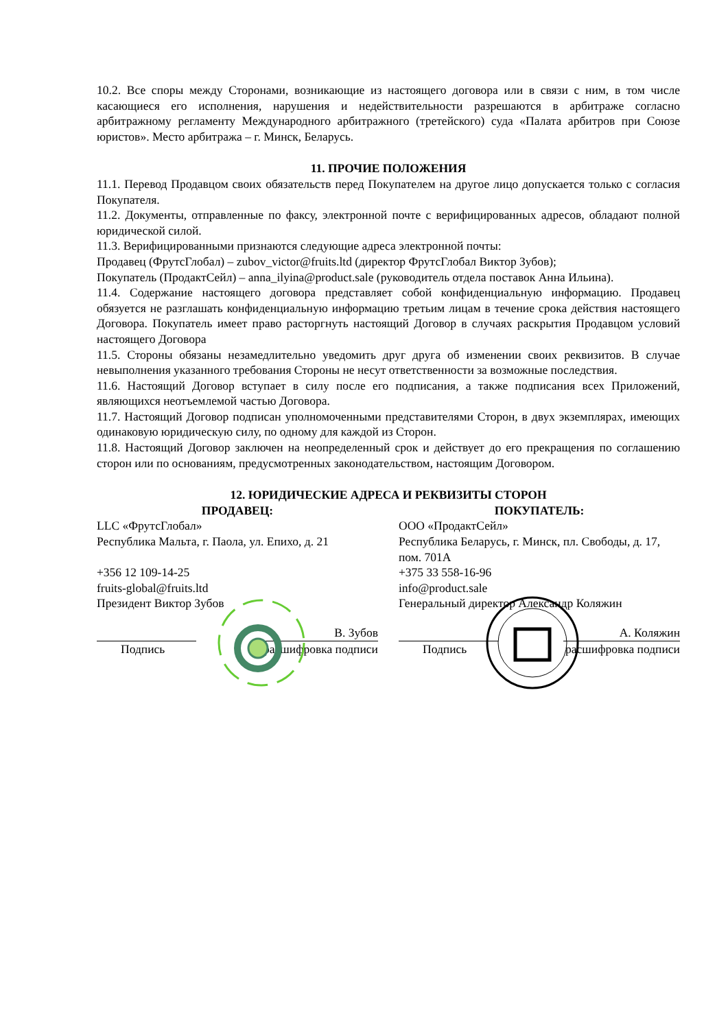10.2. Все споры между Сторонами, возникающие из настоящего договора или в связи с ним, в том числе касающиеся его исполнения, нарушения и недействительности разрешаются в арбитраже согласно арбитражному регламенту Международного арбитражного (третейского) суда «Палата арбитров при Союзе юристов». Место арбитража – г. Минск, Беларусь.
11. ПРОЧИЕ ПОЛОЖЕНИЯ
11.1. Перевод Продавцом своих обязательств перед Покупателем на другое лицо допускается только с согласия Покупателя.
11.2. Документы, отправленные по факсу, электронной почте с верифицированных адресов, обладают полной юридической силой.
11.3. Верифицированными признаются следующие адреса электронной почты:
Продавец (ФрутсГлобал) – zubov_victor@fruits.ltd (директор ФрутсГлобал Виктор Зубов);
Покупатель (ПродактСейл) – anna_ilyina@product.sale (руководитель отдела поставок Анна Ильина).
11.4. Содержание настоящего договора представляет собой конфиденциальную информацию. Продавец обязуется не разглашать конфиденциальную информацию третьим лицам в течение срока действия настоящего Договора. Покупатель имеет право расторгнуть настоящий Договор в случаях раскрытия Продавцом условий настоящего Договора
11.5. Стороны обязаны незамедлительно уведомить друг друга об изменении своих реквизитов. В случае невыполнения указанного требования Стороны не несут ответственности за возможные последствия.
11.6. Настоящий Договор вступает в силу после его подписания, а также подписания всех Приложений, являющихся неотъемлемой частью Договора.
11.7. Настоящий Договор подписан уполномоченными представителями Сторон, в двух экземплярах, имеющих одинаковую юридическую силу, по одному для каждой из Сторон.
11.8. Настоящий Договор заключен на неопределенный срок и действует до его прекращения по соглашению сторон или по основаниям, предусмотренных законодательством, настоящим Договором.
12. ЮРИДИЧЕСКИЕ АДРЕСА И РЕКВИЗИТЫ СТОРОН
ПРОДАВЕЦ:
LLC «ФрутсГлобал»
Республика Мальта, г. Паола, ул. Епихо, д. 21
+356 12 109-14-25
fruits-global@fruits.ltd
Президент Виктор Зубов
В. Зубов
Подпись расшифровка подписи
ПОКУПАТЕЛЬ:
ООО «ПродактСейл»
Республика Беларусь, г. Минск, пл. Свободы, д. 17, пом. 701А
+375 33 558-16-96
info@product.sale
Генеральный директор Александр Коляжин
А. Коляжин
Подпись расшифровка подписи